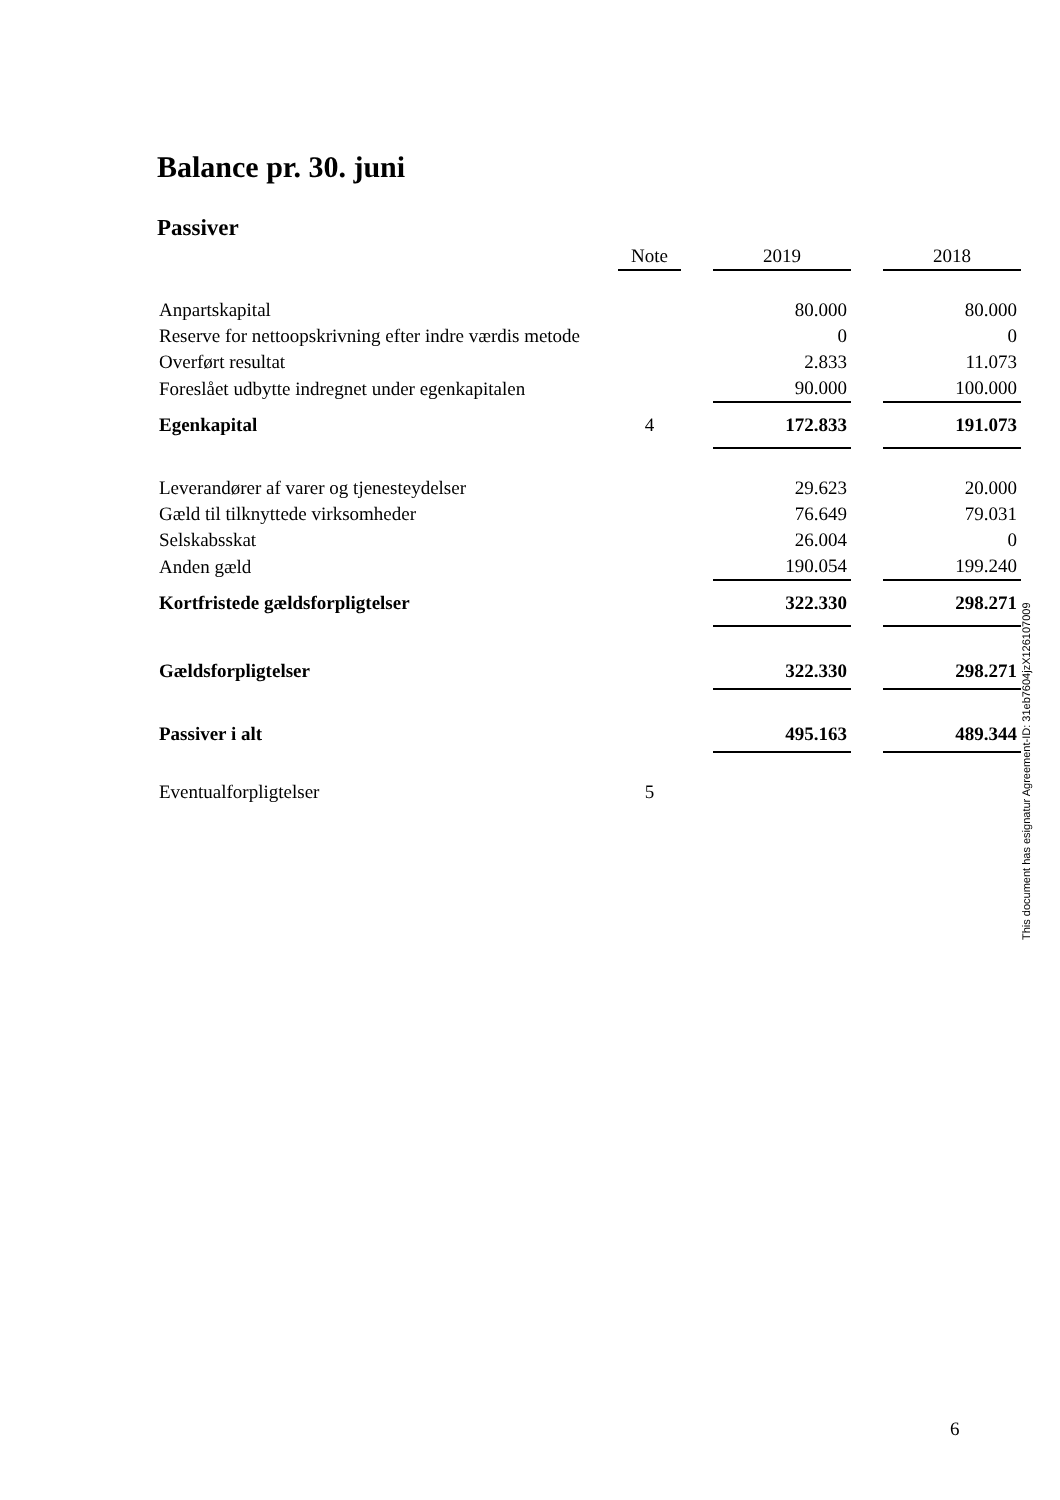Balance pr. 30. juni
Passiver
| | Note | | 2019 | | 2018 |
| --- | --- | --- | --- | --- | --- |
| Anpartskapital | | | 80.000 | | 80.000 |
| Reserve for nettoopskrivning efter indre værdis metode | | | 0 | | 0 |
| Overført resultat | | | 2.833 | | 11.073 |
| Foreslået udbytte indregnet under egenkapitalen | | | 90.000 | | 100.000 |
| Egenkapital | 4 | | 172.833 | | 191.073 |
| Leverandører af varer og tjenesteydelser | | | 29.623 | | 20.000 |
| Gæld til tilknyttede virksomheder | | | 76.649 | | 79.031 |
| Selskabsskat | | | 26.004 | | 0 |
| Anden gæld | | | 190.054 | | 199.240 |
| Kortfristede gældsforpligtelser | | | 322.330 | | 298.271 |
| Gældsforpligtelser | | | 322.330 | | 298.271 |
| Passiver i alt | | | 495.163 | | 489.344 |
| Eventualforpligtelser | 5 | | | | |
This document has esignatur Agreement-ID: 31eb7604jzX126107009
6